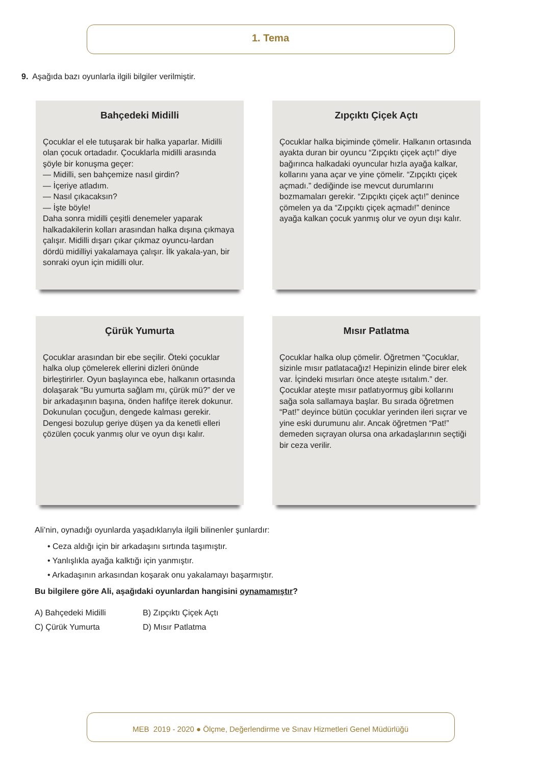1. Tema
9. Aşağıda bazı oyunlarla ilgili bilgiler verilmiştir.
Bahçedeki Midilli
Çocuklar el ele tutuşarak bir halka yaparlar. Midilli olan çocuk ortadadır. Çocuklarla midilli arasında şöyle bir konuşma geçer:
— Midilli, sen bahçemize nasıl girdin?
— İçeriye atladım.
— Nasıl çıkacaksın?
— İşte böyle!
Daha sonra midilli çeşitli denemeler yaparak halkadakilerin kolları arasından halka dışına çıkmaya çalışır. Midilli dışarı çıkar çıkmaz oyuncu-lardan dördü midilliyi yakalamaya çalışır. İlk yakala-yan, bir sonraki oyun için midilli olur.
Zıpçıktı Çiçek Açtı
Çocuklar halka biçiminde çömelir. Halkanın ortasında ayakta duran bir oyuncu “Zıpçıktı çiçek açtı!” diye bağırınca halkadaki oyuncular hızla ayağa kalkar, kollarını yana açar ve yine çömelir. “Zıpçıktı çiçek açmadı.” dediğinde ise mevcut durumlarını bozmamaları gerekir. “Zıpçıktı çiçek açtı!” denince çömelen ya da “Zıpçıktı çiçek açmadı!” denince ayağa kalkan çocuk yanmış olur ve oyun dışı kalır.
Çürük Yumurta
Çocuklar arasından bir ebe seçilir. Öteki çocuklar halka olup çömelerek ellerini dizleri önünde birleştirirler. Oyun başlayınca ebe, halkanın ortasında dolaşarak “Bu yumurta sağlam mı, çürük mü?” der ve bir arkadaşının başına, önden hafifçe iterek dokunur. Dokunulan çocuğun, dengede kalması gerekir. Dengesi bozulup geriye düşen ya da kenetli elleri çözülen çocuk yanmış olur ve oyun dışı kalır.
Mısır Patlatma
Çocuklar halka olup çömelir. Öğretmen “Çocuklar, sizinle mısır patlatacağız! Hepinizin elinde birer elek var. İçindeki mısırları önce ateşte ısıtalım.” der. Çocuklar ateşte mısır patlatıyormuş gibi kollarını sağa sola sallamaya başlar. Bu sırada öğretmen “Pat!” deyince bütün çocuklar yerinden ileri sıçrar ve yine eski durumunu alır. Ancak öğretmen “Pat!” demeden sıçrayan olursa ona arkadaşlarının seçtiği bir ceza verilir.
Ali’nin, oynadığı oyunlarda yaşadıklarıyla ilgili bilinenler şunlardır:
• Ceza aldığı için bir arkadaşını sırtında taşımıştır.
• Yanlışlıkla ayağa kalktığı için yanmıştır.
• Arkadaşının arkasından koşarak onu yakalamayı başarmıştır.
Bu bilgilere göre Ali, aşağıdaki oyunlardan hangisini oynamamıştır?
A) Bahçedeki Midilli
B) Zıpçıktı Çiçek Açtı
C) Çürük Yumurta
D) Mısır Patlatma
MEB 2019 - 2020 ● Ölçme, Değerlendirme ve Sınav Hizmetleri Genel Müdürlüğü